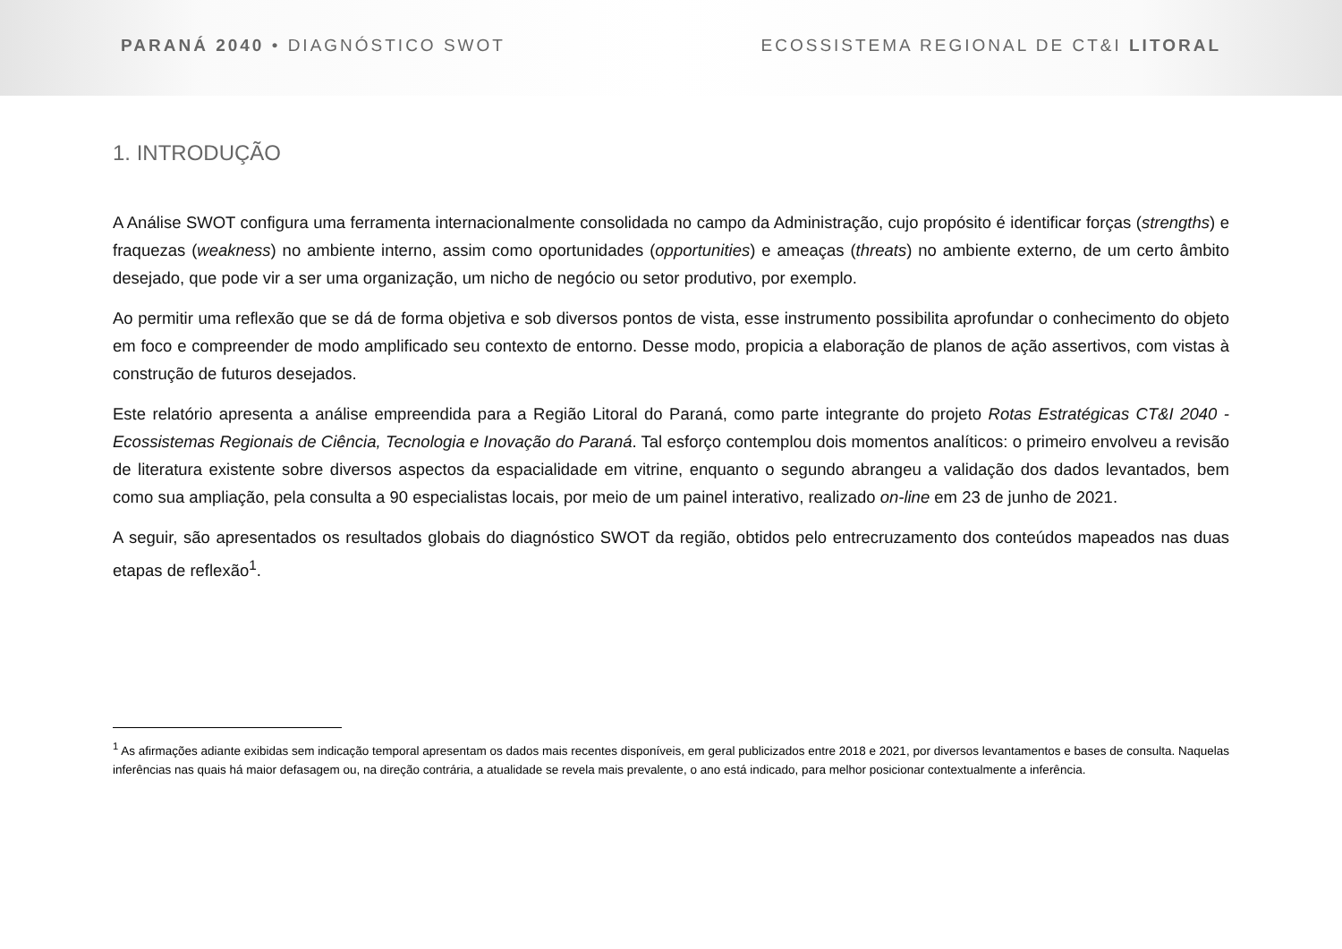PARANÁ 2040 • DIAGNÓSTICO SWOT ECOSSISTEMA REGIONAL DE CT&I LITORAL
1. INTRODUÇÃO
A Análise SWOT configura uma ferramenta internacionalmente consolidada no campo da Administração, cujo propósito é identificar forças (strengths) e fraquezas (weakness) no ambiente interno, assim como oportunidades (opportunities) e ameaças (threats) no ambiente externo, de um certo âmbito desejado, que pode vir a ser uma organização, um nicho de negócio ou setor produtivo, por exemplo.
Ao permitir uma reflexão que se dá de forma objetiva e sob diversos pontos de vista, esse instrumento possibilita aprofundar o conhecimento do objeto em foco e compreender de modo amplificado seu contexto de entorno. Desse modo, propicia a elaboração de planos de ação assertivos, com vistas à construção de futuros desejados.
Este relatório apresenta a análise empreendida para a Região Litoral do Paraná, como parte integrante do projeto Rotas Estratégicas CT&I 2040 - Ecossistemas Regionais de Ciência, Tecnologia e Inovação do Paraná. Tal esforço contemplou dois momentos analíticos: o primeiro envolveu a revisão de literatura existente sobre diversos aspectos da espacialidade em vitrine, enquanto o segundo abrangeu a validação dos dados levantados, bem como sua ampliação, pela consulta a 90 especialistas locais, por meio de um painel interativo, realizado on-line em 23 de junho de 2021.
A seguir, são apresentados os resultados globais do diagnóstico SWOT da região, obtidos pelo entrecruzamento dos conteúdos mapeados nas duas etapas de reflexão<sup>1</sup>.
<sup>1</sup> As afirmações adiante exibidas sem indicação temporal apresentam os dados mais recentes disponíveis, em geral publicizados entre 2018 e 2021, por diversos levantamentos e bases de consulta. Naquelas inferências nas quais há maior defasagem ou, na direção contrária, a atualidade se revela mais prevalente, o ano está indicado, para melhor posicionar contextualmente a inferência.